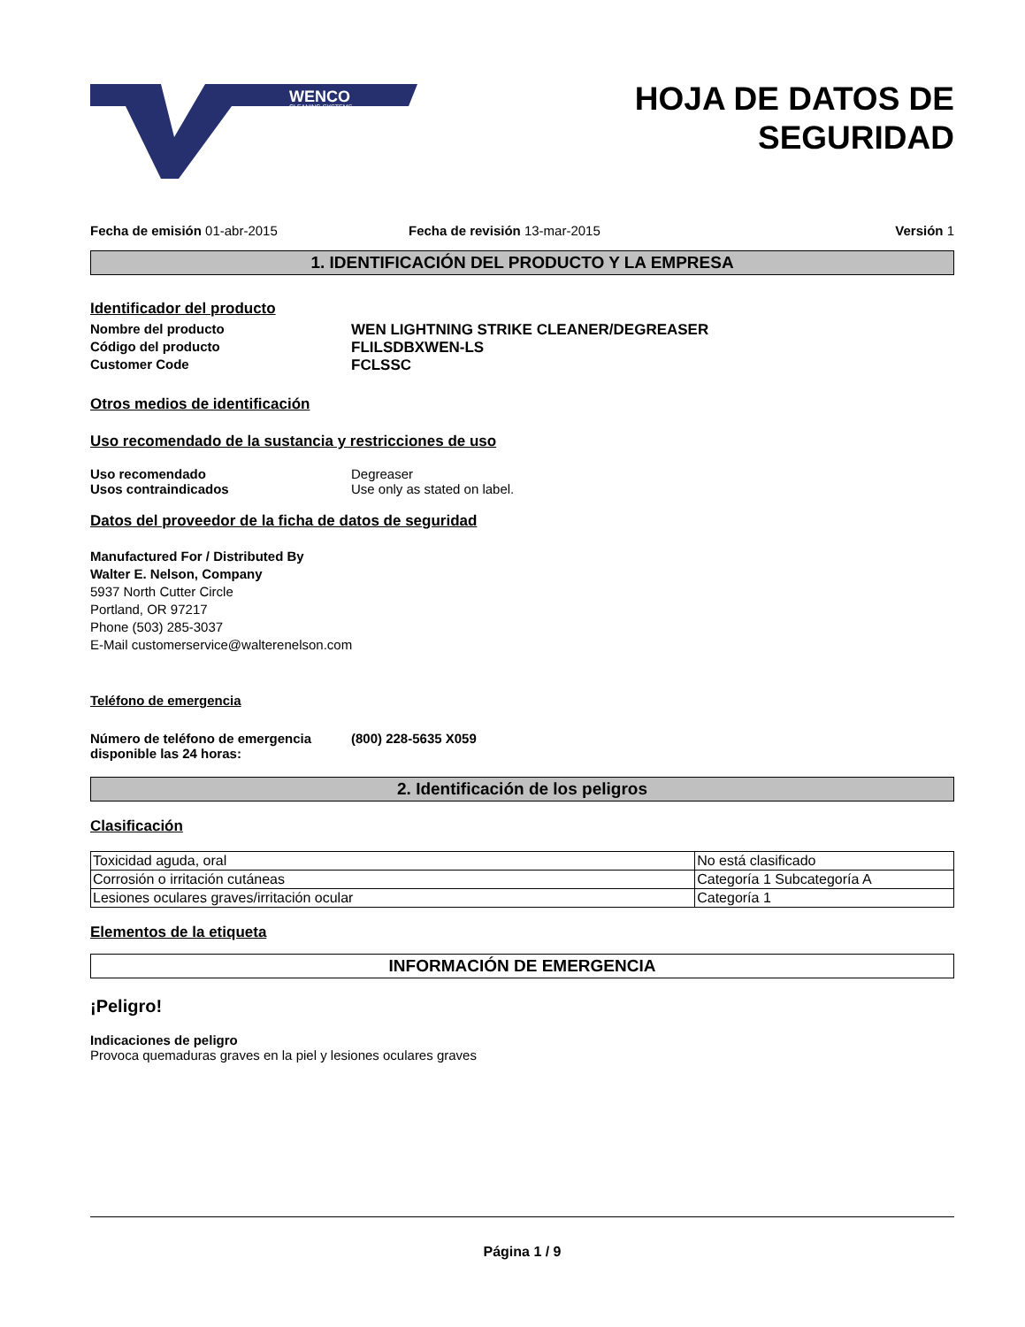WENCO
CLEANING SYSTEMS
HOJA DE DATOS DE
SEGURIDAD
Fecha de emisión 01-abr-2015 Fecha de revisión 13-mar-2015 Versión 1
1. IDENTIFICACIÓN DEL PRODUCTO Y LA EMPRESA
Identificador del producto
Nombre del producto WEN LIGHTNING STRIKE CLEANER/DEGREASER
Código del producto FLILSDBXWEN-LS
Customer Code FCLSSC
Otros medios de identificación
Uso recomendado de la sustancia y restricciones de uso
Uso recomendado Degreaser
Usos contraindicados Use only as stated on label.
Datos del proveedor de la ficha de datos de seguridad
Manufactured For / Distributed By
Walter E. Nelson, Company
5937 North Cutter Circle
Portland, OR 97217
Phone (503) 285-3037
E-Mail customerservice@walterenelson.com
Teléfono de emergencia
Número de teléfono de emergencia disponible las 24 horas:
(800) 228-5635 X059
2. Identificación de los peligros
Clasificación
| Toxicidad aguda, oral | No está clasificado |
| Corrosión o irritación cutáneas | Categoría 1 Subcategoría A |
| Lesiones oculares graves/irritación ocular | Categoría 1 |
Elementos de la etiqueta
INFORMACIÓN DE EMERGENCIA
¡Peligro!
Indicaciones de peligro
Provoca quemaduras graves en la piel y lesiones oculares graves
Página 1 / 9